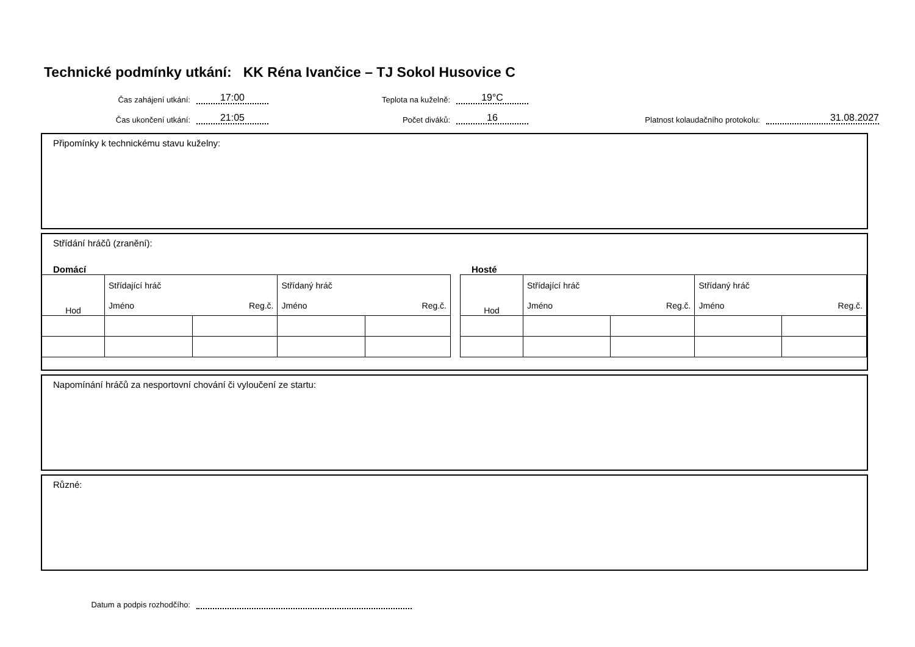Technické podmínky utkání: KK Réna Ivančice – TJ Sokol Husovice C
Čas zahájení utkání:
17:00
Teplota na kuželně:
19°C
Čas ukončení utkání:
21:05
Počet diváků:
16
Platnost kolaudačního protokolu:
31.08.2027
Připomínky k technickému stavu kuželny:
Střídání hráčů (zranění):
Domácí Hosté
| Hod | Střídající hráč | | Střídaný hráč | |
| | Jméno | Reg.č. | Jméno | Reg.č. |
| Hod | Střídající hráč | | Střídaný hráč | |
| | Jméno | Reg.č. | Jméno | Reg.č. |
Napomínání hráčů za nesportovní chování či vyloučení ze startu:
Různé:
Datum a podpis rozhodčího: